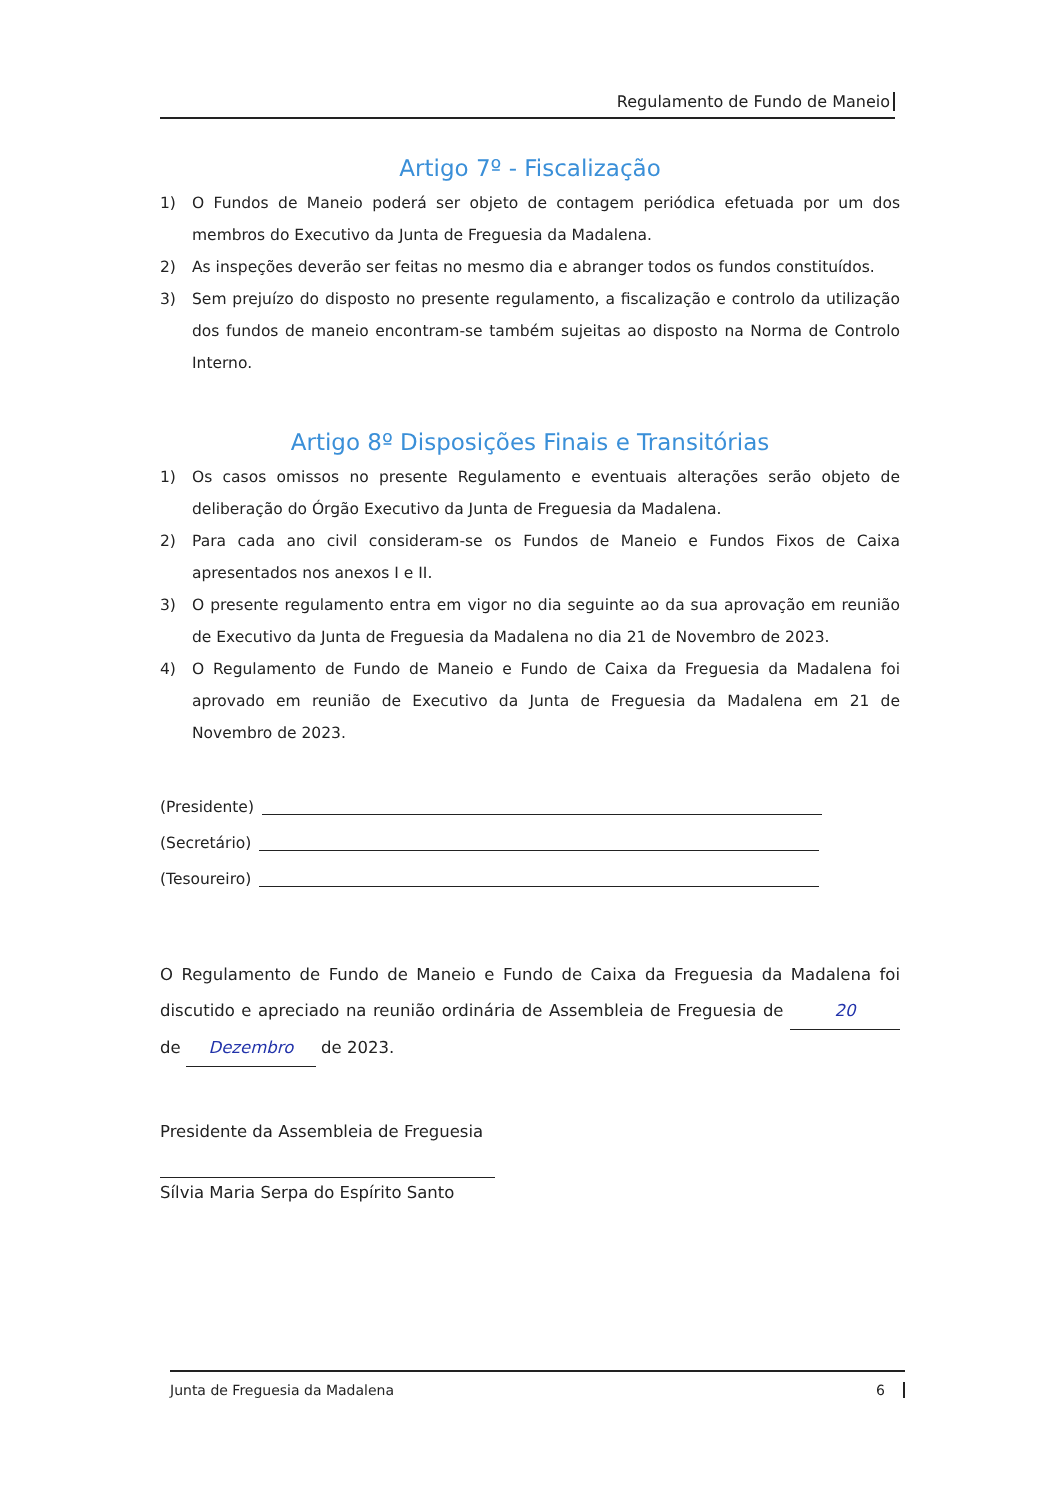Regulamento de Fundo de Maneio
Artigo 7º - Fiscalização
1) O Fundos de Maneio poderá ser objeto de contagem periódica efetuada por um dos membros do Executivo da Junta de Freguesia da Madalena.
2) As inspeções deverão ser feitas no mesmo dia e abranger todos os fundos constituídos.
3) Sem prejuízo do disposto no presente regulamento, a fiscalização e controlo da utilização dos fundos de maneio encontram-se também sujeitas ao disposto na Norma de Controlo Interno.
Artigo 8º Disposições Finais e Transitórias
1) Os casos omissos no presente Regulamento e eventuais alterações serão objeto de deliberação do Órgão Executivo da Junta de Freguesia da Madalena.
2) Para cada ano civil consideram-se os Fundos de Maneio e Fundos Fixos de Caixa apresentados nos anexos I e II.
3) O presente regulamento entra em vigor no dia seguinte ao da sua aprovação em reunião de Executivo da Junta de Freguesia da Madalena no dia 21 de Novembro de 2023.
4) O Regulamento de Fundo de Maneio e Fundo de Caixa da Freguesia da Madalena foi aprovado em reunião de Executivo da Junta de Freguesia da Madalena em 21 de Novembro de 2023.
(Presidente)
(Secretário)
(Tesoureiro)
O Regulamento de Fundo de Maneio e Fundo de Caixa da Freguesia da Madalena foi discutido e apreciado na reunião ordinária de Assembleia de Freguesia de 20 de Dezembro de 2023.
Presidente da Assembleia de Freguesia
Sílvia Maria Serpa do Espírito Santo
Junta de Freguesia da Madalena 6